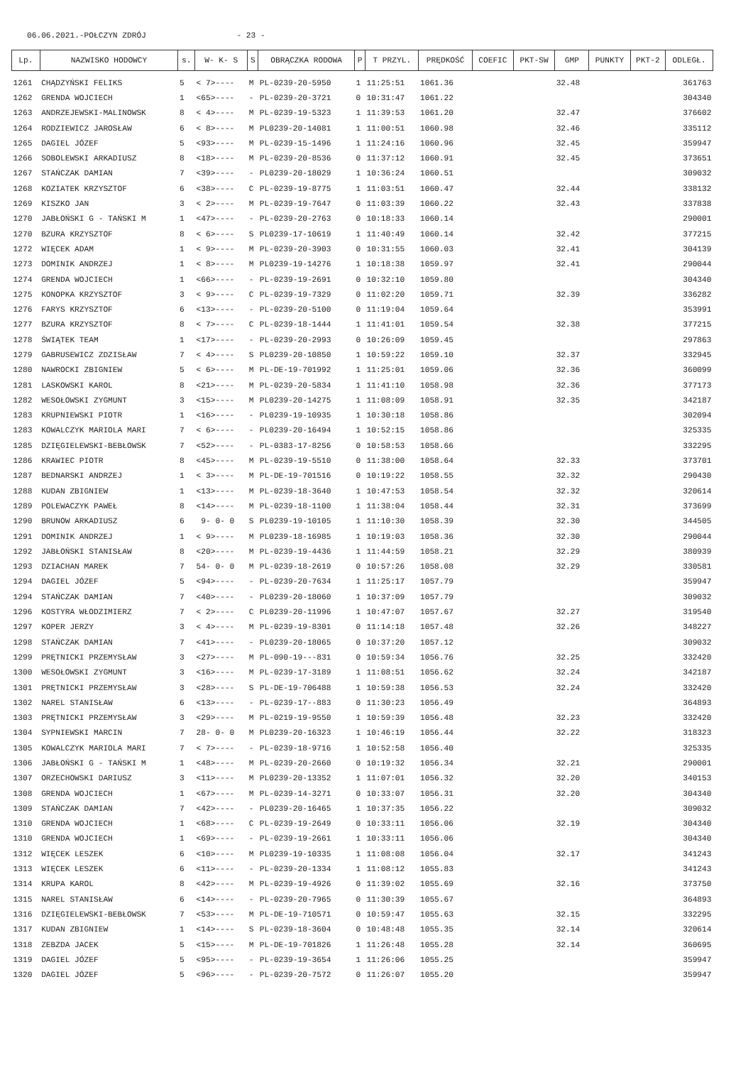06.06.2021.-POŁCZYN ZDRÓJ - 23 -
| Lp. | NAZWISKO HODOWCY | s. | W- K- S | S | OBRĄCZKA RODOWA | P | T PRZYL. | PRĘDKOŚĆ | COEFIC | PKT-SW | GMP | PUNKTY | PKT-2 | ODLEGŁ. |
| --- | --- | --- | --- | --- | --- | --- | --- | --- | --- | --- | --- | --- | --- | --- |
| 1261 | CHĄDZYŃSKI FELIKS | 5 | < 7>---- | M | PL-0239-20-5950 | 1 | 11:25:51 | 1061.36 | | | 32.48 | | | 361763 |
| 1262 | GRENDA WOJCIECH | 1 | <65>---- | - | PL-0239-20-3721 | 0 | 10:31:47 | 1061.22 | | | | | | 304340 |
| 1263 | ANDRZEJEWSKI-MALINOWSK | 8 | < 4>---- | M | PL-0239-19-5323 | 1 | 11:39:53 | 1061.20 | | | 32.47 | | | 376602 |
| 1264 | RODZIEWICZ JAROSŁAW | 6 | < 8>---- | M | PL0239-20-14081 | 1 | 11:00:51 | 1060.98 | | | 32.46 | | | 335112 |
| 1265 | DAGIEL JÓZEF | 5 | <93>---- | M | PL-0239-15-1496 | 1 | 11:24:16 | 1060.96 | | | 32.45 | | | 359947 |
| 1266 | SOBOLEWSKI ARKADIUSZ | 8 | <18>---- | M | PL-0239-20-8536 | 0 | 11:37:12 | 1060.91 | | | 32.45 | | | 373651 |
| 1267 | STAŃCZAK DAMIAN | 7 | <39>---- | - | PL0239-20-18029 | 1 | 10:36:24 | 1060.51 | | | | | | 309032 |
| 1268 | KOZIATEK KRZYSZTOF | 6 | <38>---- | C | PL-0239-19-8775 | 1 | 11:03:51 | 1060.47 | | | 32.44 | | | 338132 |
| 1269 | KISZKO JAN | 3 | < 2>---- | M | PL-0239-19-7647 | 0 | 11:03:39 | 1060.22 | | | 32.43 | | | 337838 |
| 1270 | JABŁOŃSKI G - TAŃSKI M | 1 | <47>---- | - | PL-0239-20-2763 | 0 | 10:18:33 | 1060.14 | | | | | | 290001 |
| 1270 | BZURA KRZYSZTOF | 8 | < 6>---- | S | PL0239-17-10619 | 1 | 11:40:49 | 1060.14 | | | 32.42 | | | 377215 |
| 1272 | WIĘCEK ADAM | 1 | < 9>---- | M | PL-0239-20-3903 | 0 | 10:31:55 | 1060.03 | | | 32.41 | | | 304139 |
| 1273 | DOMINIK ANDRZEJ | 1 | < 8>---- | M | PL0239-19-14276 | 1 | 10:18:38 | 1059.97 | | | 32.41 | | | 290044 |
| 1274 | GRENDA WOJCIECH | 1 | <66>---- | - | PL-0239-19-2691 | 0 | 10:32:10 | 1059.80 | | | | | | 304340 |
| 1275 | KONOPKA KRZYSZTOF | 3 | < 9>---- | C | PL-0239-19-7329 | 0 | 11:02:20 | 1059.71 | | | 32.39 | | | 336282 |
| 1276 | FARYS KRZYSZTOF | 6 | <13>---- | - | PL-0239-20-5100 | 0 | 11:19:04 | 1059.64 | | | | | | 353991 |
| 1277 | BZURA KRZYSZTOF | 8 | < 7>---- | C | PL-0239-18-1444 | 1 | 11:41:01 | 1059.54 | | | 32.38 | | | 377215 |
| 1278 | ŚWIĄTEK TEAM | 1 | <17>---- | - | PL-0239-20-2993 | 0 | 10:26:09 | 1059.45 | | | | | | 297863 |
| 1279 | GABRUSEWICZ ZDZISŁAW | 7 | < 4>---- | S | PL0239-20-10850 | 1 | 10:59:22 | 1059.10 | | | 32.37 | | | 332945 |
| 1280 | NAWROCKI ZBIGNIEW | 5 | < 6>---- | M | PL-DE-19-701992 | 1 | 11:25:01 | 1059.06 | | | 32.36 | | | 360099 |
| 1281 | LASKOWSKI KAROL | 8 | <21>---- | M | PL-0239-20-5834 | 1 | 11:41:10 | 1058.98 | | | 32.36 | | | 377173 |
| 1282 | WESOŁOWSKI ZYGMUNT | 3 | <15>---- | M | PL0239-20-14275 | 1 | 11:08:09 | 1058.91 | | | 32.35 | | | 342187 |
| 1283 | KRUPNIEWSKI PIOTR | 1 | <16>---- | - | PL0239-19-10935 | 1 | 10:30:18 | 1058.86 | | | | | | 302094 |
| 1283 | KOWALCZYK MARIOLA MARI | 7 | < 6>---- | - | PL0239-20-16494 | 1 | 10:52:15 | 1058.86 | | | | | | 325335 |
| 1285 | DZIĘGIELEWSKI-BEBŁOWSK | 7 | <52>---- | - | PL-0383-17-8256 | 0 | 10:58:53 | 1058.66 | | | | | | 332295 |
| 1286 | KRAWIEC PIOTR | 8 | <45>---- | M | PL-0239-19-5510 | 0 | 11:38:00 | 1058.64 | | | 32.33 | | | 373701 |
| 1287 | BEDNARSKI ANDRZEJ | 1 | < 3>---- | M | PL-DE-19-701516 | 0 | 10:19:22 | 1058.55 | | | 32.32 | | | 290430 |
| 1288 | KUDAN ZBIGNIEW | 1 | <13>---- | M | PL-0239-18-3640 | 1 | 10:47:53 | 1058.54 | | | 32.32 | | | 320614 |
| 1289 | POLEWACZYK PAWEŁ | 8 | <14>---- | M | PL-0239-18-1100 | 1 | 11:38:04 | 1058.44 | | | 32.31 | | | 373699 |
| 1290 | BRUNOW ARKADIUSZ | 6 | 9- 0- 0 | S | PL0239-19-10105 | 1 | 11:10:30 | 1058.39 | | | 32.30 | | | 344505 |
| 1291 | DOMINIK ANDRZEJ | 1 | < 9>---- | M | PL0239-18-16985 | 1 | 10:19:03 | 1058.36 | | | 32.30 | | | 290044 |
| 1292 | JABŁOŃSKI STANISŁAW | 8 | <20>---- | M | PL-0239-19-4436 | 1 | 11:44:59 | 1058.21 | | | 32.29 | | | 380939 |
| 1293 | DZIACHAN MAREK | 7 | 54- 0- 0 | M | PL-0239-18-2619 | 0 | 10:57:26 | 1058.08 | | | 32.29 | | | 330581 |
| 1294 | DAGIEL JÓZEF | 5 | <94>---- | - | PL-0239-20-7634 | 1 | 11:25:17 | 1057.79 | | | | | | 359947 |
| 1294 | STAŃCZAK DAMIAN | 7 | <40>---- | - | PL0239-20-18060 | 1 | 10:37:09 | 1057.79 | | | | | | 309032 |
| 1296 | KOSTYRA WŁODZIMIERZ | 7 | < 2>---- | C | PL0239-20-11996 | 1 | 10:47:07 | 1057.67 | | | 32.27 | | | 319540 |
| 1297 | KOPER JERZY | 3 | < 4>---- | M | PL-0239-19-8301 | 0 | 11:14:18 | 1057.48 | | | 32.26 | | | 348227 |
| 1298 | STAŃCZAK DAMIAN | 7 | <41>---- | - | PL0239-20-18065 | 0 | 10:37:20 | 1057.12 | | | | | | 309032 |
| 1299 | PRĘTNICKI PRZEMYSŁAW | 3 | <27>---- | M | PL-090-19---831 | 0 | 10:59:34 | 1056.76 | | | 32.25 | | | 332420 |
| 1300 | WESOŁOWSKI ZYGMUNT | 3 | <16>---- | M | PL-0239-17-3189 | 1 | 11:08:51 | 1056.62 | | | 32.24 | | | 342187 |
| 1301 | PRĘTNICKI PRZEMYSŁAW | 3 | <28>---- | S | PL-DE-19-706488 | 1 | 10:59:38 | 1056.53 | | | 32.24 | | | 332420 |
| 1302 | NAREL STANISŁAW | 6 | <13>---- | - | PL-0239-17--883 | 0 | 11:30:23 | 1056.49 | | | | | | 364893 |
| 1303 | PRĘTNICKI PRZEMYSŁAW | 3 | <29>---- | M | PL-0219-19-9550 | 1 | 10:59:39 | 1056.48 | | | 32.23 | | | 332420 |
| 1304 | SYPNIEWSKI MARCIN | 7 | 28- 0- 0 | M | PL0239-20-16323 | 1 | 10:46:19 | 1056.44 | | | 32.22 | | | 318323 |
| 1305 | KOWALCZYK MARIOLA MARI | 7 | < 7>---- | - | PL-0239-18-9716 | 1 | 10:52:58 | 1056.40 | | | | | | 325335 |
| 1306 | JABŁOŃSKI G - TAŃSKI M | 1 | <48>---- | M | PL-0239-20-2660 | 0 | 10:19:32 | 1056.34 | | | 32.21 | | | 290001 |
| 1307 | ORZECHOWSKI DARIUSZ | 3 | <11>---- | M | PL0239-20-13352 | 1 | 11:07:01 | 1056.32 | | | 32.20 | | | 340153 |
| 1308 | GRENDA WOJCIECH | 1 | <67>---- | M | PL-0239-14-3271 | 0 | 10:33:07 | 1056.31 | | | 32.20 | | | 304340 |
| 1309 | STAŃCZAK DAMIAN | 7 | <42>---- | - | PL0239-20-16465 | 1 | 10:37:35 | 1056.22 | | | | | | 309032 |
| 1310 | GRENDA WOJCIECH | 1 | <68>---- | C | PL-0239-19-2649 | 0 | 10:33:11 | 1056.06 | | | 32.19 | | | 304340 |
| 1310 | GRENDA WOJCIECH | 1 | <69>---- | - | PL-0239-19-2661 | 1 | 10:33:11 | 1056.06 | | | | | | 304340 |
| 1312 | WIĘCEK LESZEK | 6 | <10>---- | M | PL0239-19-10335 | 1 | 11:08:08 | 1056.04 | | | 32.17 | | | 341243 |
| 1313 | WIĘCEK LESZEK | 6 | <11>---- | - | PL-0239-20-1334 | 1 | 11:08:12 | 1055.83 | | | | | | 341243 |
| 1314 | KRUPA KAROL | 8 | <42>---- | M | PL-0239-19-4926 | 0 | 11:39:02 | 1055.69 | | | 32.16 | | | 373750 |
| 1315 | NAREL STANISŁAW | 6 | <14>---- | - | PL-0239-20-7965 | 0 | 11:30:39 | 1055.67 | | | | | | 364893 |
| 1316 | DZIĘGIELEWSKI-BEBŁOWSK | 7 | <53>---- | M | PL-DE-19-710571 | 0 | 10:59:47 | 1055.63 | | | 32.15 | | | 332295 |
| 1317 | KUDAN ZBIGNIEW | 1 | <14>---- | S | PL-0239-18-3604 | 0 | 10:48:48 | 1055.35 | | | 32.14 | | | 320614 |
| 1318 | ZEBZDA JACEK | 5 | <15>---- | M | PL-DE-19-701826 | 1 | 11:26:48 | 1055.28 | | | 32.14 | | | 360695 |
| 1319 | DAGIEL JÓZEF | 5 | <95>---- | - | PL-0239-19-3654 | 1 | 11:26:06 | 1055.25 | | | | | | 359947 |
| 1320 | DAGIEL JÓZEF | 5 | <96>---- | - | PL-0239-20-7572 | 0 | 11:26:07 | 1055.20 | | | | | | 359947 |